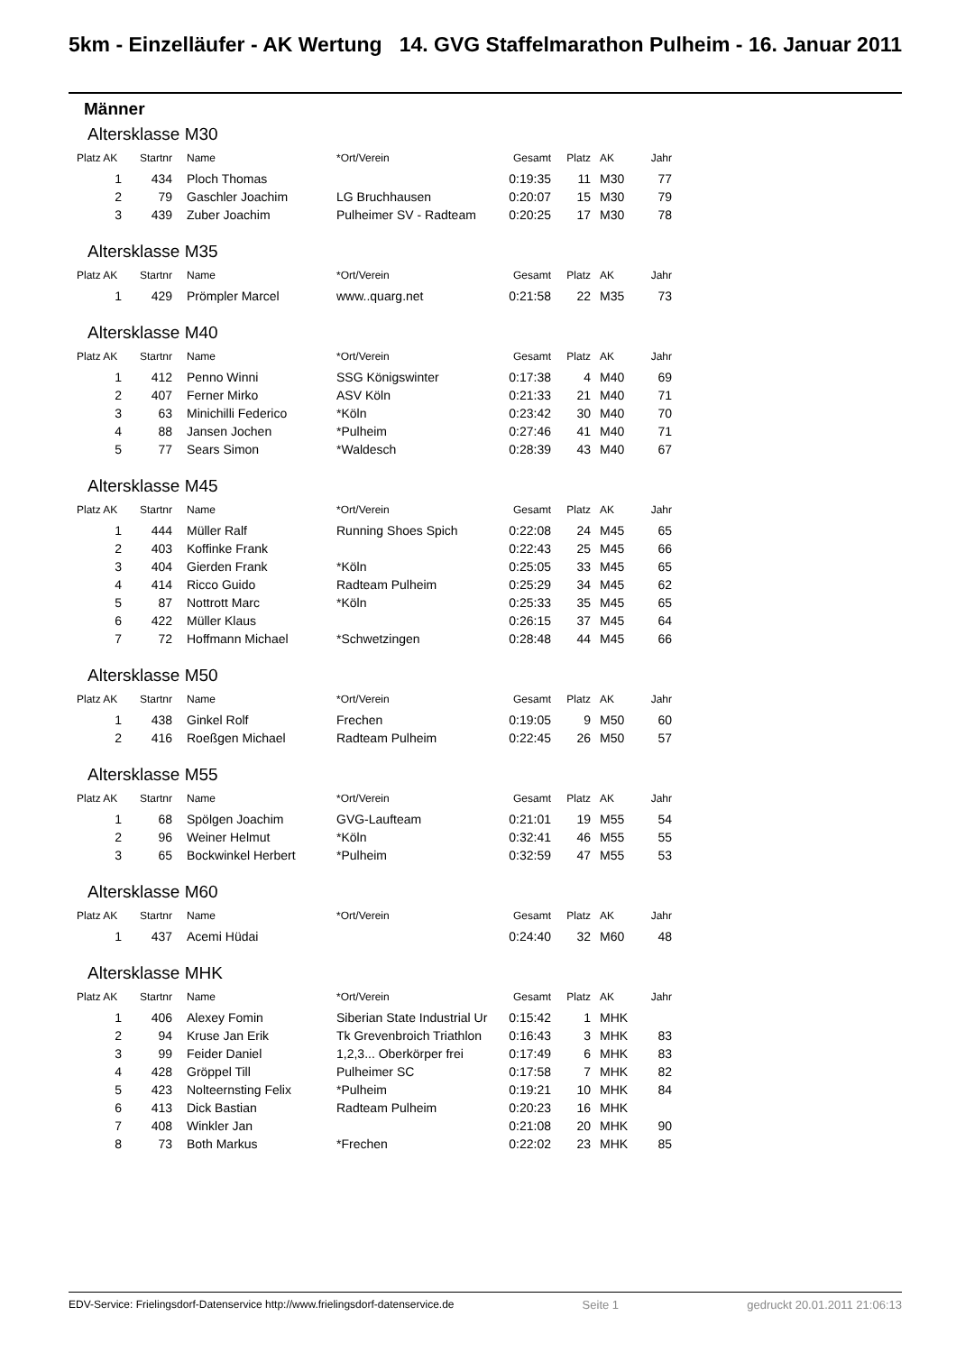5km - Einzelläufer - AK Wertung 14. GVG Staffelmarathon Pulheim - 16. Januar 2011
Männer
Altersklasse M30
| Platz AK | Startnr | Name | *Ort/Verein | Gesamt | Platz | AK | Jahr |
| --- | --- | --- | --- | --- | --- | --- | --- |
| 1 | 434 | Ploch Thomas | | 0:19:35 | 11 | M30 | 77 |
| 2 | 79 | Gaschler Joachim | LG Bruchhausen | 0:20:07 | 15 | M30 | 79 |
| 3 | 439 | Zuber Joachim | Pulheimer SV - Radteam | 0:20:25 | 17 | M30 | 78 |
Altersklasse M35
| Platz AK | Startnr | Name | *Ort/Verein | Gesamt | Platz | AK | Jahr |
| --- | --- | --- | --- | --- | --- | --- | --- |
| 1 | 429 | Prömpler Marcel | www..quarg.net | 0:21:58 | 22 | M35 | 73 |
Altersklasse M40
| Platz AK | Startnr | Name | *Ort/Verein | Gesamt | Platz | AK | Jahr |
| --- | --- | --- | --- | --- | --- | --- | --- |
| 1 | 412 | Penno Winni | SSG Königswinter | 0:17:38 | 4 | M40 | 69 |
| 2 | 407 | Ferner Mirko | ASV Köln | 0:21:33 | 21 | M40 | 71 |
| 3 | 63 | Minichilli Federico | *Köln | 0:23:42 | 30 | M40 | 70 |
| 4 | 88 | Jansen Jochen | *Pulheim | 0:27:46 | 41 | M40 | 71 |
| 5 | 77 | Sears Simon | *Waldesch | 0:28:39 | 43 | M40 | 67 |
Altersklasse M45
| Platz AK | Startnr | Name | *Ort/Verein | Gesamt | Platz | AK | Jahr |
| --- | --- | --- | --- | --- | --- | --- | --- |
| 1 | 444 | Müller Ralf | Running Shoes Spich | 0:22:08 | 24 | M45 | 65 |
| 2 | 403 | Koffinke Frank | | 0:22:43 | 25 | M45 | 66 |
| 3 | 404 | Gierden Frank | *Köln | 0:25:05 | 33 | M45 | 65 |
| 4 | 414 | Ricco Guido | Radteam Pulheim | 0:25:29 | 34 | M45 | 62 |
| 5 | 87 | Nottrott Marc | *Köln | 0:25:33 | 35 | M45 | 65 |
| 6 | 422 | Müller Klaus | | 0:26:15 | 37 | M45 | 64 |
| 7 | 72 | Hoffmann Michael | *Schwetzingen | 0:28:48 | 44 | M45 | 66 |
Altersklasse M50
| Platz AK | Startnr | Name | *Ort/Verein | Gesamt | Platz | AK | Jahr |
| --- | --- | --- | --- | --- | --- | --- | --- |
| 1 | 438 | Ginkel Rolf | Frechen | 0:19:05 | 9 | M50 | 60 |
| 2 | 416 | Roeßgen Michael | Radteam Pulheim | 0:22:45 | 26 | M50 | 57 |
Altersklasse M55
| Platz AK | Startnr | Name | *Ort/Verein | Gesamt | Platz | AK | Jahr |
| --- | --- | --- | --- | --- | --- | --- | --- |
| 1 | 68 | Spölgen Joachim | GVG-Laufteam | 0:21:01 | 19 | M55 | 54 |
| 2 | 96 | Weiner Helmut | *Köln | 0:32:41 | 46 | M55 | 55 |
| 3 | 65 | Bockwinkel Herbert | *Pulheim | 0:32:59 | 47 | M55 | 53 |
Altersklasse M60
| Platz AK | Startnr | Name | *Ort/Verein | Gesamt | Platz | AK | Jahr |
| --- | --- | --- | --- | --- | --- | --- | --- |
| 1 | 437 | Acemi Hüdai | | 0:24:40 | 32 | M60 | 48 |
Altersklasse MHK
| Platz AK | Startnr | Name | *Ort/Verein | Gesamt | Platz | AK | Jahr |
| --- | --- | --- | --- | --- | --- | --- | --- |
| 1 | 406 | Alexey Fomin | Siberian State Industrial Ur | 0:15:42 | 1 | MHK | |
| 2 | 94 | Kruse Jan Erik | Tk Grevenbroich Triathlon | 0:16:43 | 3 | MHK | 83 |
| 3 | 99 | Feider Daniel | 1,2,3... Oberkörper frei | 0:17:49 | 6 | MHK | 83 |
| 4 | 428 | Gröppel Till | Pulheimer SC | 0:17:58 | 7 | MHK | 82 |
| 5 | 423 | Nolteernsting Felix | *Pulheim | 0:19:21 | 10 | MHK | 84 |
| 6 | 413 | Dick Bastian | Radteam Pulheim | 0:20:23 | 16 | MHK | |
| 7 | 408 | Winkler Jan | | 0:21:08 | 20 | MHK | 90 |
| 8 | 73 | Both Markus | *Frechen | 0:22:02 | 23 | MHK | 85 |
EDV-Service: Frielingsdorf-Datenservice http://www.frielingsdorf-datenservice.de Seite 1 gedruckt 20.01.2011 21:06:13